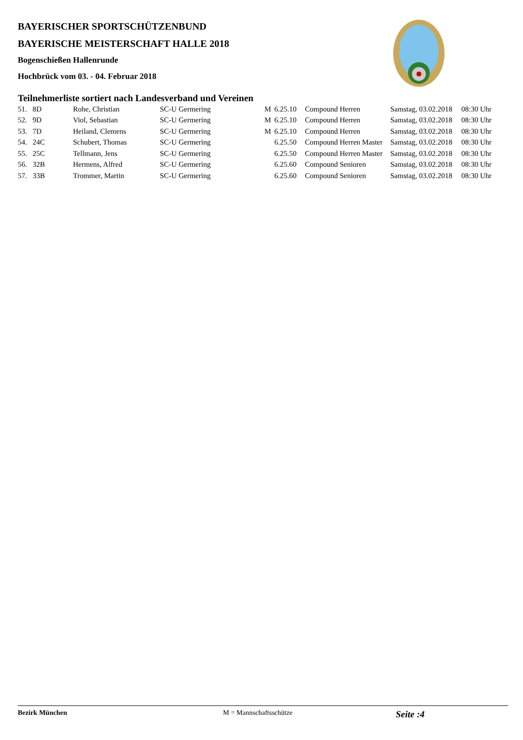BAYERISCHER SPORTSCHÜTZENBUND
BAYERISCHE MEISTERSCHAFT HALLE 2018
Bogenschießen Hallenrunde
Hochbrück vom 03. - 04. Februar 2018
Teilnehmerliste sortiert nach Landesverband und Vereinen
| 51. | 8D | Rohe, Christian | SC-U Germering | M | 6.25.10 | Compound Herren | Samstag, 03.02.2018 | 08:30 Uhr |
| 52. | 9D | Viol, Sebastian | SC-U Germering | M | 6.25.10 | Compound Herren | Samstag, 03.02.2018 | 08:30 Uhr |
| 53. | 7D | Heiland, Clemens | SC-U Germering | M | 6.25.10 | Compound Herren | Samstag, 03.02.2018 | 08:30 Uhr |
| 54. | 24C | Schubert, Thomas | SC-U Germering | | 6.25.50 | Compound Herren Master | Samstag, 03.02.2018 | 08:30 Uhr |
| 55. | 25C | Tellmann, Jens | SC-U Germering | | 6.25.50 | Compound Herren Master | Samstag, 03.02.2018 | 08:30 Uhr |
| 56. | 32B | Hermens, Alfred | SC-U Germering | | 6.25.60 | Compound Senioren | Samstag, 03.02.2018 | 08:30 Uhr |
| 57. | 33B | Trommer, Martin | SC-U Germering | | 6.25.60 | Compound Senioren | Samstag, 03.02.2018 | 08:30 Uhr |
Bezirk München M = Mannschaftsschütze
Seite :4